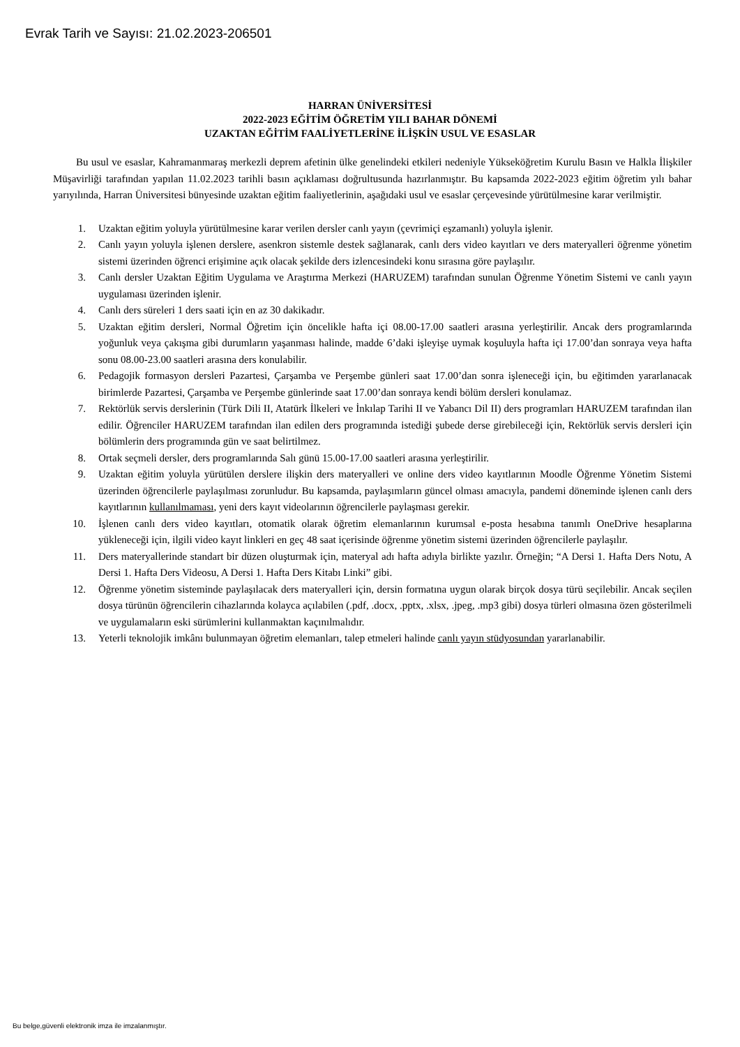Evrak Tarih ve Sayısı: 21.02.2023-206501
HARRAN ÜNİVERSİTESİ
2022-2023 EĞİTİM ÖĞRETİM YILI BAHAR DÖNEMİ
UZAKTAN EĞİTİM FAALİYETLERİNE İLİŞKİN USUL VE ESASLAR
Bu usul ve esaslar, Kahramanmaraş merkezli deprem afetinin ülke genelindeki etkileri nedeniyle Yükseköğretim Kurulu Basın ve Halkla İlişkiler Müşavirliği tarafından yapılan 11.02.2023 tarihli basın açıklaması doğrultusunda hazırlanmıştır. Bu kapsamda 2022-2023 eğitim öğretim yılı bahar yarıyılında, Harran Üniversitesi bünyesinde uzaktan eğitim faaliyetlerinin, aşağıdaki usul ve esaslar çerçevesinde yürütülmesine karar verilmiştir.
1. Uzaktan eğitim yoluyla yürütülmesine karar verilen dersler canlı yayın (çevrimiçi eşzamanlı) yoluyla işlenir.
2. Canlı yayın yoluyla işlenen derslere, asenkron sistemle destek sağlanarak, canlı ders video kayıtları ve ders materyalleri öğrenme yönetim sistemi üzerinden öğrenci erişimine açık olacak şekilde ders izlencesindeki konu sırasına göre paylaşılır.
3. Canlı dersler Uzaktan Eğitim Uygulama ve Araştırma Merkezi (HARUZEM) tarafından sunulan Öğrenme Yönetim Sistemi ve canlı yayın uygulaması üzerinden işlenir.
4. Canlı ders süreleri 1 ders saati için en az 30 dakikadır.
5. Uzaktan eğitim dersleri, Normal Öğretim için öncelikle hafta içi 08.00-17.00 saatleri arasına yerleştirilir. Ancak ders programlarında yoğunluk veya çakışma gibi durumların yaşanması halinde, madde 6’daki işleyişe uymak koşuluyla hafta içi 17.00’dan sonraya veya hafta sonu 08.00-23.00 saatleri arasına ders konulabilir.
6. Pedagojik formasyon dersleri Pazartesi, Çarşamba ve Perşembe günleri saat 17.00’dan sonra işleneceği için, bu eğitimden yararlanacak birimlerde Pazartesi, Çarşamba ve Perşembe günlerinde saat 17.00’dan sonraya kendi bölüm dersleri konulamaz.
7. Rektörlük servis derslerinin (Türk Dili II, Atatürk İlkeleri ve İnkılap Tarihi II ve Yabancı Dil II) ders programları HARUZEM tarafından ilan edilir. Öğrenciler HARUZEM tarafından ilan edilen ders programında istediği şubede derse girebileceği için, Rektörlük servis dersleri için bölümlerin ders programında gün ve saat belirtilmez.
8. Ortak seçmeli dersler, ders programlarında Salı günü 15.00-17.00 saatleri arasına yerleştirilir.
9. Uzaktan eğitim yoluyla yürütülen derslere ilişkin ders materyalleri ve online ders video kayıtlarının Moodle Öğrenme Yönetim Sistemi üzerinden öğrencilerle paylaşılması zorunludur. Bu kapsamda, paylaşımların güncel olması amacıyla, pandemi döneminde işlenen canlı ders kayıtlarının kullanılmaması, yeni ders kayıt videolarının öğrencilerle paylaşması gerekir.
10. İşlenen canlı ders video kayıtları, otomatik olarak öğretim elemanlarının kurumsal e-posta hesabına tanımlı OneDrive hesaplarına yükleneceği için, ilgili video kayıt linkleri en geç 48 saat içerisinde öğrenme yönetim sistemi üzerinden öğrencilerle paylaşılır.
11. Ders materyallerinde standart bir düzen oluşturmak için, materyal adı hafta adıyla birlikte yazılır. Örneğin; “A Dersi 1. Hafta Ders Notu, A Dersi 1. Hafta Ders Videosu, A Dersi 1. Hafta Ders Kitabı Linki” gibi.
12. Öğrenme yönetim sisteminde paylaşılacak ders materyalleri için, dersin formatına uygun olarak birçok dosya türü seçilebilir. Ancak seçilen dosya türünün öğrencilerin cihazlarında kolayca açılabilen (.pdf, .docx, .pptx, .xlsx, .jpeg, .mp3 gibi) dosya türleri olmasına özen gösterilmeli ve uygulamaların eski sürümlerini kullanmaktan kaçınılmalıdır.
13. Yeterli teknolojik imkânı bulunmayan öğretim elemanları, talep etmeleri halinde canlı yayın stüdyosundan yararlanabilir.
Bu belge,güvenli elektronik imza ile imzalanmıştır.